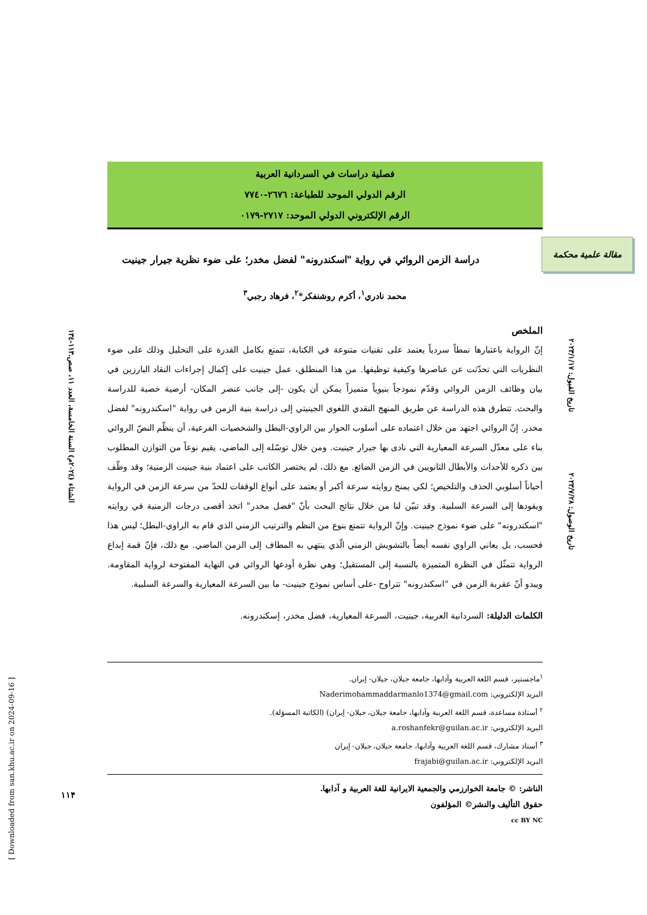فصلية دراسات في السردانية العربية
الرقم الدولي الموحد للطباعة: ٢٦٧٦-٧٧٤٠
الرقم الإلكتروني الدولي الموحد: ٢٧١٧-٠١٧٩
دراسة الزمن الروائي في رواية "اسكندرونه" لفضل مخدر؛ على ضوء نظرية جيرار جينيت
محمد نادري<sup>١</sup>، أكرم روشنفكر*<sup>٢</sup>، فرهاد رجبي<sup>٣</sup>
الملخص
إنّ الرواية باعتبارها نمطاً سردياً يعتمد على تقنيات متنوعة في الكتابة، تتمتع بكامل القدرة على التحليل وذلك على ضوء النظريات التي تحدّثت عن عناصرها وكيفية توظيفها. من هذا المنطلق، عمل جينيت على إكمال إجراءات النقاد البارزين في بيان وظائف الزمن الروائي وقدّم نموذجاً بنيوياً متميزاً يمكن أن يكون -إلى جانب عنصر المكان- أرضية خصبة للدراسة والبحث. تتطرق هذه الدراسة عن طريق المنهج النقدي اللغوي الجينيتي إلى دراسة بنية الزمن في رواية "اسكندرونه" لفضل مخدر. إنّ الروائي اجتهد من خلال اعتماده على أسلوب الحوار بين الراوي-البطل والشخصيات الفرعية، أن ينظّم النصّ الروائي بناء على معدّل السرعة المعيارية التي نادى بها جيرار جينيت. ومن خلال توسّله إلى الماضي، يقيم نوعاً من التوازن المطلوب بين ذكره للأحداث والأبطال الثانويين في الزمن الضائع. مع ذلك، لم يختصر الكاتب على اعتماد بنية جينيت الزمنية؛ وقد وظّف أحياناً أسلوبي الحذف والتلخيص؛ لكي يمنح روايته سرعة أكبر أو يعتمد على أنواع الوقفات للحدّ من سرعة الزمن في الرواية ويقودها إلى السرعة السلبية. وقد تبيّن لنا من خلال نتائج البحث بأنّ "فضل مخدر" اتخذ أقصى درجات الزمنية في روايته "اسكندرونه" على ضوء نموذج جينيت. وإنّ الرواية تتمتع بنوع من النظم والترتيب الزمني الذي قام به الراوي-البطل؛ ليس هذا فحسب، بل يعاني الراوي نفسه أيضاً بالتشويش الزمني الّذي ينتهي به المطاف إلى الزمن الماضي. مع ذلك، فإنّ قمة إبداع الرواية تتمثّل في النظرة المتميزة بالنسبة إلى المستقبل؛ وهي نظرة أودعها الروائي في النهاية المفتوحة لرواية المقاومة. ويبدو أنّ عقربة الزمن في "اسكندرونه" تتراوح -على أساس نموذج جينيت- ما بين السرعة المعيارية والسرعة السلبية.
الكلمات الدليلة: السردانية العربية، جينيت، السرعة المعيارية، فضل مخدر، إسكندرونه.
<sup>١</sup> ماجستير، قسم اللغة العربية وآدابها، جامعة جيلان، جيلان- إيران.
البريد الإلكتروني: Naderimohammaddarmanlo1374@gmail.com
<sup>٢</sup> أستاذة مساعدة، قسم اللغة العربية وآدابها، جامعة جيلان، جيلان- إيران) (الكاتبة المسؤلة).
البريد الإلكتروني: a.roshanfekr@guilan.ac.ir
<sup>٣</sup> أستاذ مشارك، قسم اللغة العربية وآدابها، جامعة جيلان، جيلان- إيران
البريد الإلكتروني: frajabi@guilan.ac.ir
الناشر: © جامعة الخوارزمي والجمعية الايرانية للغة العربية و آدابها.
حقوق التأليف والنشر© المؤلفون
cc BY NC
مقالة علمية محكمة
الشتاء (٢٠٢٤م) السنة الخامسة، العدد ١١، صص.١١٣-١٣٤
تاريخ القبول: ٢٠٢٣/١/١٧
تاريخ الوصول: ٢٠٢٣/٧/٢٨
١١۴
[ Downloaded from san.khu.ac.ir on 2024-09-16 ]